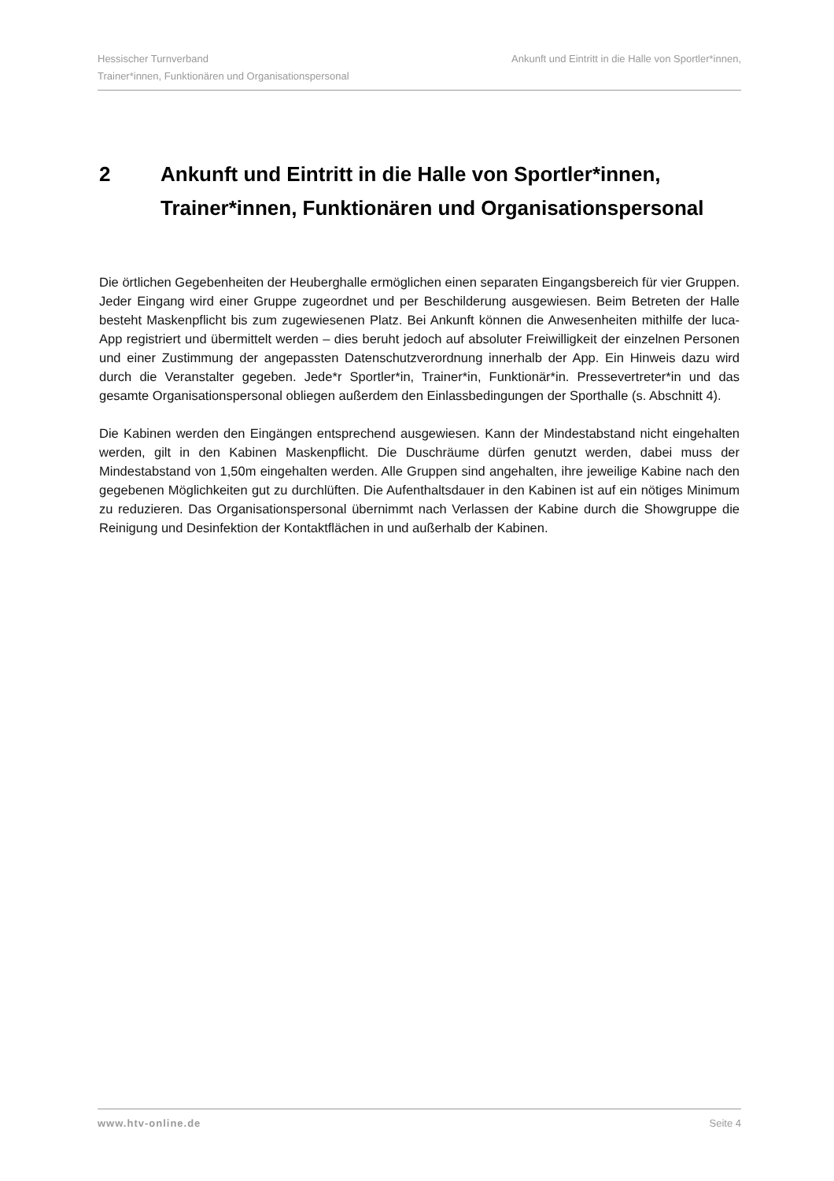Hessischer Turnverband Ankunft und Eintritt in die Halle von Sportler*innen,
Trainer*innen, Funktionären und Organisationspersonal
2 Ankunft und Eintritt in die Halle von Sportler*innen, Trainer*innen, Funktionären und Organisationspersonal
Die örtlichen Gegebenheiten der Heuberghalle ermöglichen einen separaten Eingangsbereich für vier Gruppen. Jeder Eingang wird einer Gruppe zugeordnet und per Beschilderung ausgewiesen. Beim Betreten der Halle besteht Maskenpflicht bis zum zugewiesenen Platz. Bei Ankunft können die Anwesenheiten mithilfe der luca-App registriert und übermittelt werden – dies beruht jedoch auf absoluter Freiwilligkeit der einzelnen Personen und einer Zustimmung der angepassten Datenschutzverordnung innerhalb der App. Ein Hinweis dazu wird durch die Veranstalter gegeben. Jede*r Sportler*in, Trainer*in, Funktionär*in. Pressevertreter*in und das gesamte Organisationspersonal obliegen außerdem den Einlassbedingungen der Sporthalle (s. Abschnitt 4).
Die Kabinen werden den Eingängen entsprechend ausgewiesen. Kann der Mindestabstand nicht eingehalten werden, gilt in den Kabinen Maskenpflicht. Die Duschräume dürfen genutzt werden, dabei muss der Mindestabstand von 1,50m eingehalten werden. Alle Gruppen sind angehalten, ihre jeweilige Kabine nach den gegebenen Möglichkeiten gut zu durchlüften. Die Aufenthaltsdauer in den Kabinen ist auf ein nötiges Minimum zu reduzieren. Das Organisationspersonal übernimmt nach Verlassen der Kabine durch die Showgruppe die Reinigung und Desinfektion der Kontaktflächen in und außerhalb der Kabinen.
www.htv-online.de Seite 4